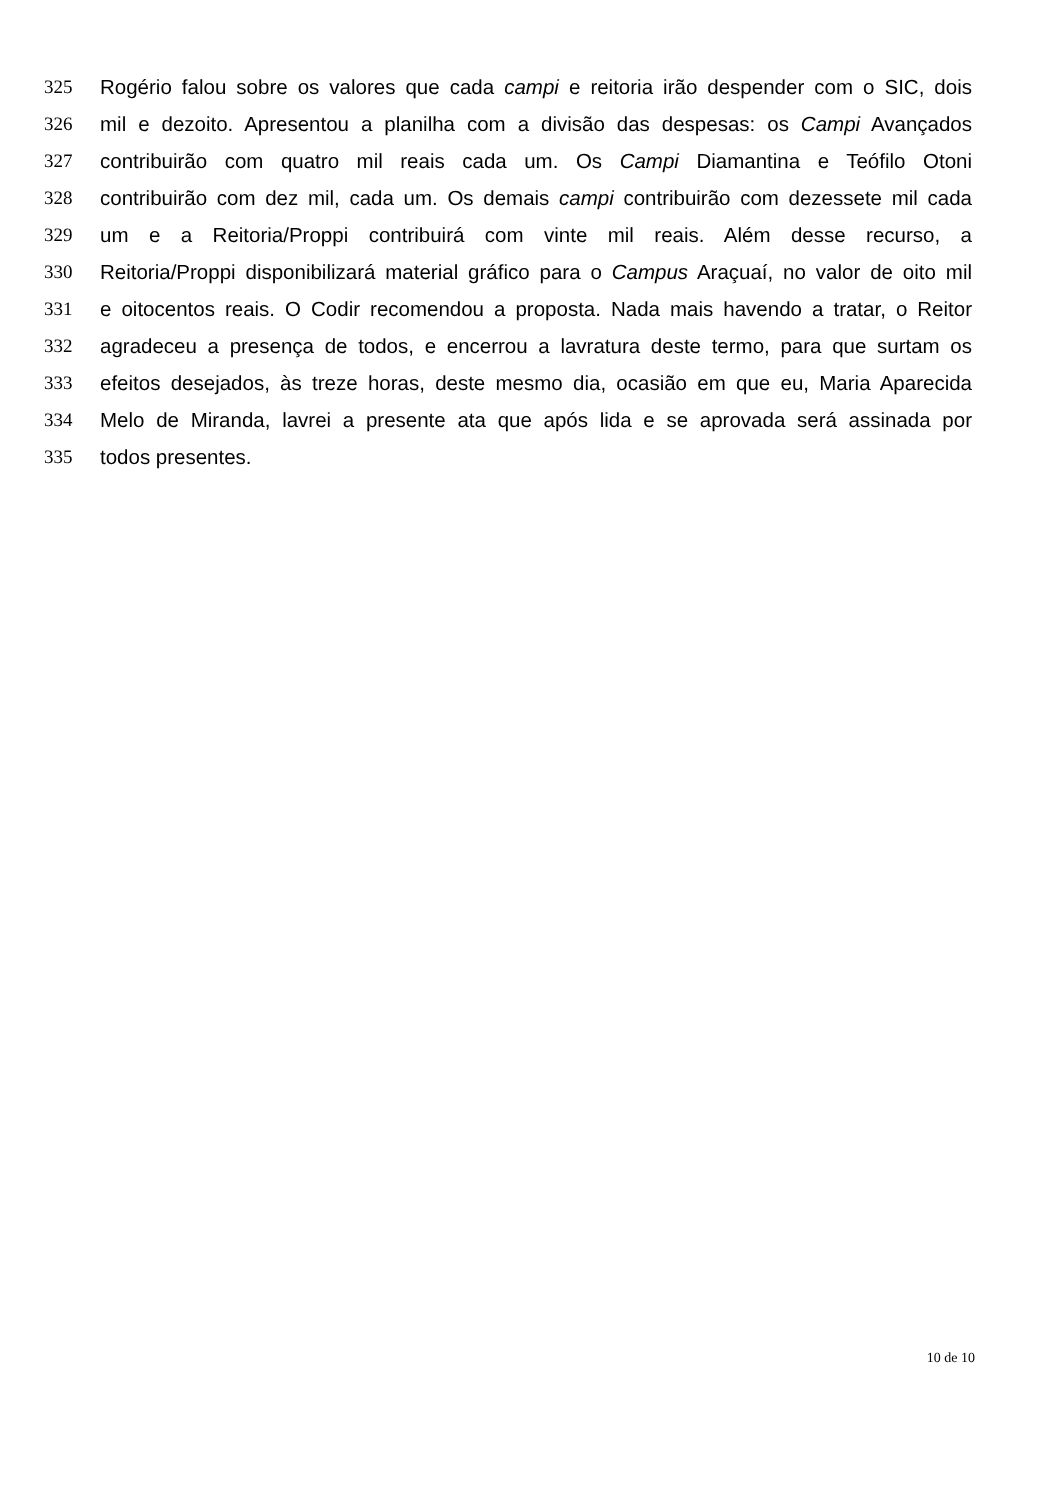325 Rogério falou sobre os valores que cada campi e reitoria irão despender com o SIC, dois
326 mil e dezoito. Apresentou a planilha com a divisão das despesas: os Campi Avançados
327 contribuirão com quatro mil reais cada um. Os Campi Diamantina e Teófilo Otoni
328 contribuirão com dez mil, cada um. Os demais campi contribuirão com dezessete mil cada
329 um e a Reitoria/Proppi contribuirá com vinte mil reais. Além desse recurso, a
330 Reitoria/Proppi disponibilizará material gráfico para o Campus Araçuaí, no valor de oito mil
331 e oitocentos reais. O Codir recomendou a proposta. Nada mais havendo a tratar, o Reitor
332 agradeceu a presença de todos, e encerrou a lavratura deste termo, para que surtam os
333 efeitos desejados, às treze horas, deste mesmo dia, ocasião em que eu, Maria Aparecida
334 Melo de Miranda, lavrei a presente ata que após lida e se aprovada será assinada por
335 todos presentes.
10 de 10